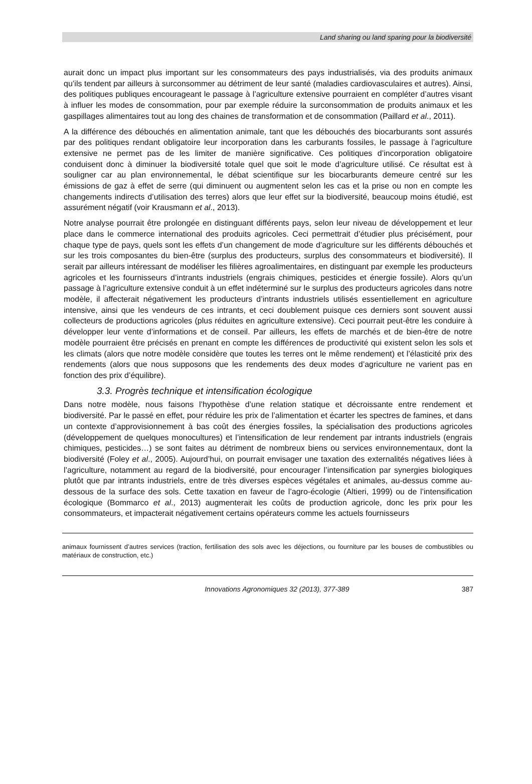Land sharing ou land sparing pour la biodiversité
aurait donc un impact plus important sur les consommateurs des pays industrialisés, via des produits animaux qu’ils tendent par ailleurs à surconsommer au détriment de leur santé (maladies cardiovasculaires et autres). Ainsi, des politiques publiques encourageant le passage à l’agriculture extensive pourraient en compléter d’autres visant à influer les modes de consommation, pour par exemple réduire la surconsommation de produits animaux et les gaspillages alimentaires tout au long des chaines de transformation et de consommation (Paillard et al., 2011).
A la différence des débouchés en alimentation animale, tant que les débouchés des biocarburants sont assurés par des politiques rendant obligatoire leur incorporation dans les carburants fossiles, le passage à l’agriculture extensive ne permet pas de les limiter de manière significative. Ces politiques d’incorporation obligatoire conduisent donc à diminuer la biodiversité totale quel que soit le mode d’agriculture utilisé. Ce résultat est à souligner car au plan environnemental, le débat scientifique sur les biocarburants demeure centré sur les émissions de gaz à effet de serre (qui diminuent ou augmentent selon les cas et la prise ou non en compte les changements indirects d’utilisation des terres) alors que leur effet sur la biodiversité, beaucoup moins étudié, est assurément négatif (voir Krausmann et al., 2013).
Notre analyse pourrait être prolongée en distinguant différents pays, selon leur niveau de développement et leur place dans le commerce international des produits agricoles. Ceci permettrait d’étudier plus précisément, pour chaque type de pays, quels sont les effets d’un changement de mode d’agriculture sur les différents débouchés et sur les trois composantes du bien-être (surplus des producteurs, surplus des consommateurs et biodiversité). Il serait par ailleurs intéressant de modéliser les filières agroalimentaires, en distinguant par exemple les producteurs agricoles et les fournisseurs d’intrants industriels (engrais chimiques, pesticides et énergie fossile). Alors qu’un passage à l’agriculture extensive conduit à un effet indéterminé sur le surplus des producteurs agricoles dans notre modèle, il affecterait négativement les producteurs d’intrants industriels utilisés essentiellement en agriculture intensive, ainsi que les vendeurs de ces intrants, et ceci doublement puisque ces derniers sont souvent aussi collecteurs de productions agricoles (plus réduites en agriculture extensive). Ceci pourrait peut-être les conduire à développer leur vente d’informations et de conseil. Par ailleurs, les effets de marchés et de bien-être de notre modèle pourraient être précisés en prenant en compte les différences de productivité qui existent selon les sols et les climats (alors que notre modèle considère que toutes les terres ont le même rendement) et l’élasticité prix des rendements (alors que nous supposons que les rendements des deux modes d’agriculture ne varient pas en fonction des prix d’équilibre).
3.3. Progrès technique et intensification écologique
Dans notre modèle, nous faisons l’hypothèse d’une relation statique et décroissante entre rendement et biodiversité. Par le passé en effet, pour réduire les prix de l’alimentation et écarter les spectres de famines, et dans un contexte d’approvisionnement à bas coût des énergies fossiles, la spécialisation des productions agricoles (développement de quelques monocultures) et l’intensification de leur rendement par intrants industriels (engrais chimiques, pesticides…) se sont faites au détriment de nombreux biens ou services environnementaux, dont la biodiversité (Foley et al., 2005). Aujourd’hui, on pourrait envisager une taxation des externalités négatives liées à l’agriculture, notamment au regard de la biodiversité, pour encourager l’intensification par synergies biologiques plutôt que par intrants industriels, entre de très diverses espèces végétales et animales, au-dessus comme au-dessous de la surface des sols. Cette taxation en faveur de l’agro-écologie (Altieri, 1999) ou de l’intensification écologique (Bommarco et al., 2013) augmenterait les coûts de production agricole, donc les prix pour les consommateurs, et impacterait négativement certains opérateurs comme les actuels fournisseurs
animaux fournissent d’autres services (traction, fertilisation des sols avec les déjections, ou fourniture par les bouses de combustibles ou matériaux de construction, etc.)
Innovations Agronomiques 32 (2013), 377-389 387